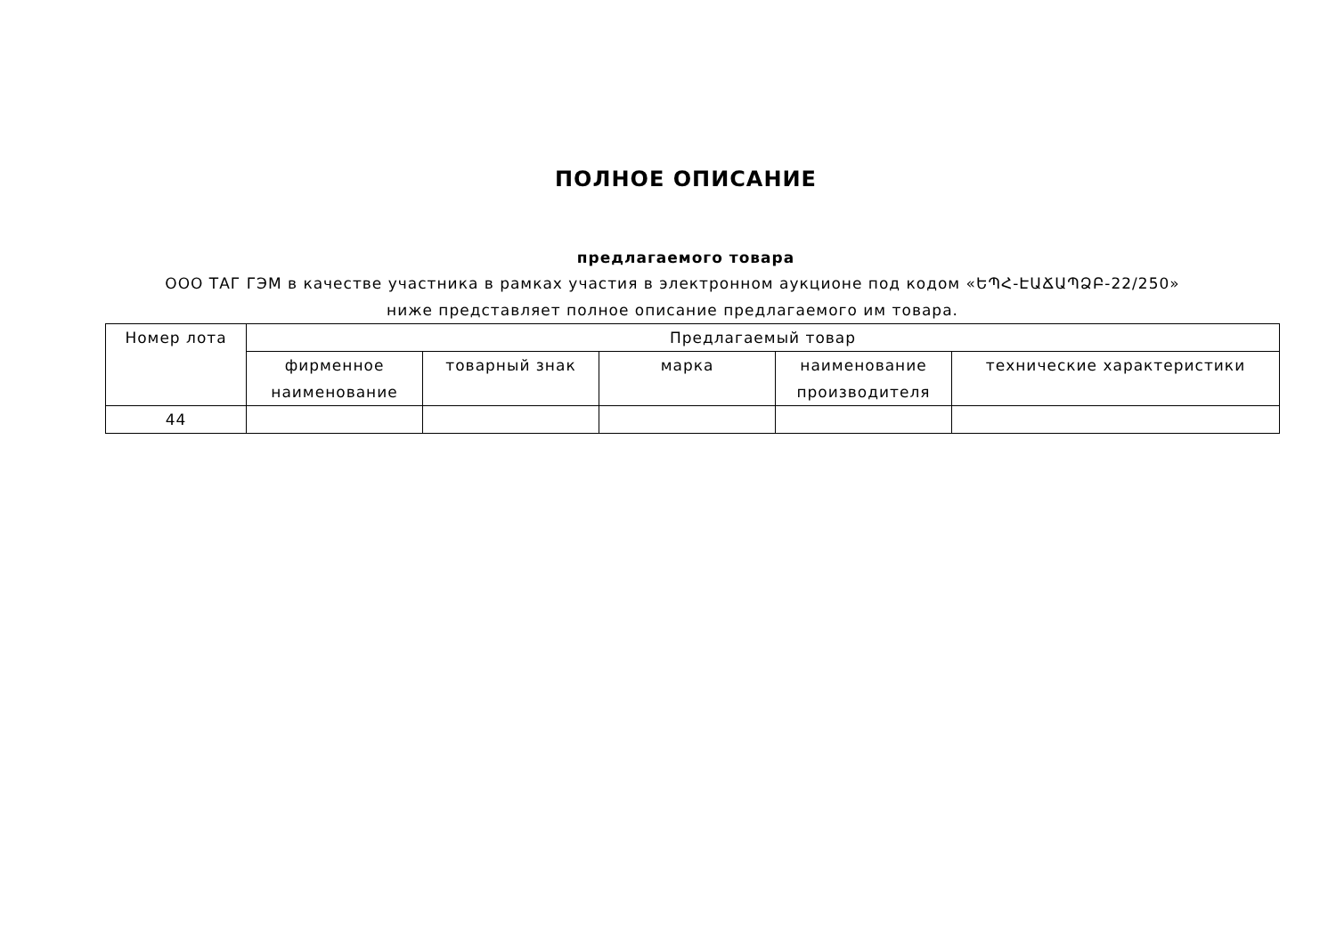ПОЛНОЕ ОПИСАНИЕ
предлагаемого товара
ООО ТАГ ГЭМ в качестве участника в рамках участия в электронном аукционе под кодом «ԵՊՀ-ԷԱՃԱՊՁԲ-22/250» ниже представляет полное описание предлагаемого им товара.
| Номер лота | Предлагаемый товар | | | | |
| --- | --- | --- | --- | --- | --- |
| | фирменное наименование | товарный знак | марка | наименование производителя | технические характеристики |
| 44 | | | | | |